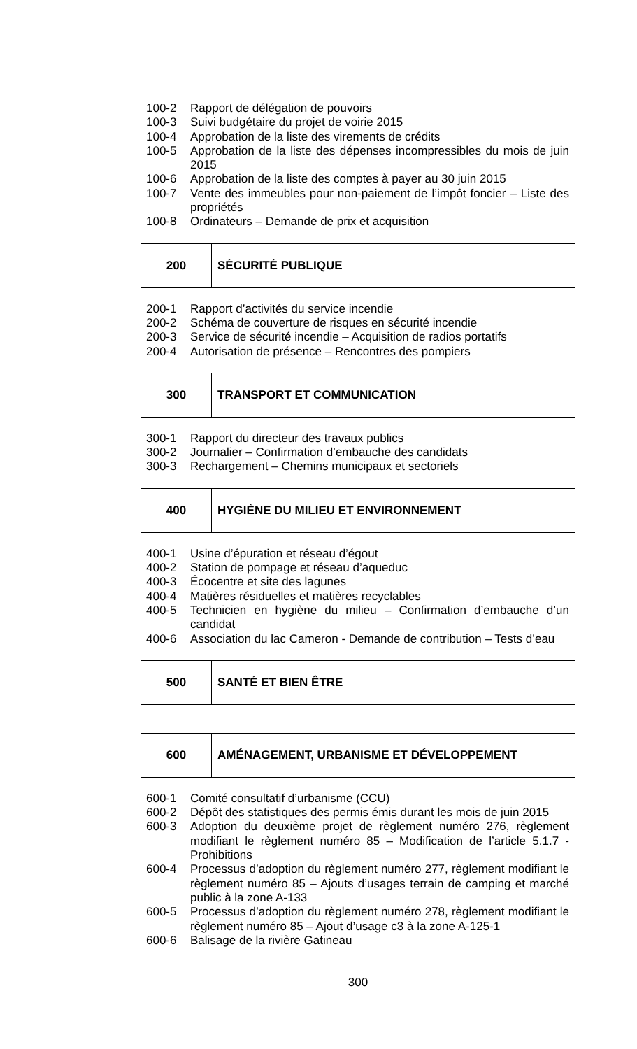100-2 Rapport de délégation de pouvoirs
100-3 Suivi budgétaire du projet de voirie 2015
100-4 Approbation de la liste des virements de crédits
100-5 Approbation de la liste des dépenses incompressibles du mois de juin 2015
100-6 Approbation de la liste des comptes à payer au 30 juin 2015
100-7 Vente des immeubles pour non-paiement de l’impôt foncier – Liste des propriétés
100-8 Ordinateurs – Demande de prix et acquisition
| 200 | SÉCURITÉ PUBLIQUE |
200-1 Rapport d’activités du service incendie
200-2 Schéma de couverture de risques en sécurité incendie
200-3 Service de sécurité incendie – Acquisition de radios portatifs
200-4 Autorisation de présence – Rencontres des pompiers
| 300 | TRANSPORT ET COMMUNICATION |
300-1 Rapport du directeur des travaux publics
300-2 Journalier – Confirmation d’embauche des candidats
300-3 Rechargement – Chemins municipaux et sectoriels
| 400 | HYGIÈNE DU MILIEU ET ENVIRONNEMENT |
400-1 Usine d’épuration et réseau d’égout
400-2 Station de pompage et réseau d’aqueduc
400-3 Écocentre et site des lagunes
400-4 Matières résiduelles et matières recyclables
400-5 Technicien en hygiène du milieu – Confirmation d’embauche d’un candidat
400-6 Association du lac Cameron - Demande de contribution – Tests d’eau
| 500 | SANTÉ ET BIEN ÊTRE |
| 600 | AMÉNAGEMENT, URBANISME ET DÉVELOPPEMENT |
600-1 Comité consultatif d’urbanisme (CCU)
600-2 Dépôt des statistiques des permis émis durant les mois de juin 2015
600-3 Adoption du deuxième projet de règlement numéro 276, règlement modifiant le règlement numéro 85 – Modification de l’article 5.1.7 - Prohibitions
600-4 Processus d’adoption du règlement numéro 277, règlement modifiant le règlement numéro 85 – Ajouts d’usages terrain de camping et marché public à la zone A-133
600-5 Processus d’adoption du règlement numéro 278, règlement modifiant le règlement numéro 85 – Ajout d’usage c3 à la zone A-125-1
600-6 Balisage de la rivière Gatineau
300